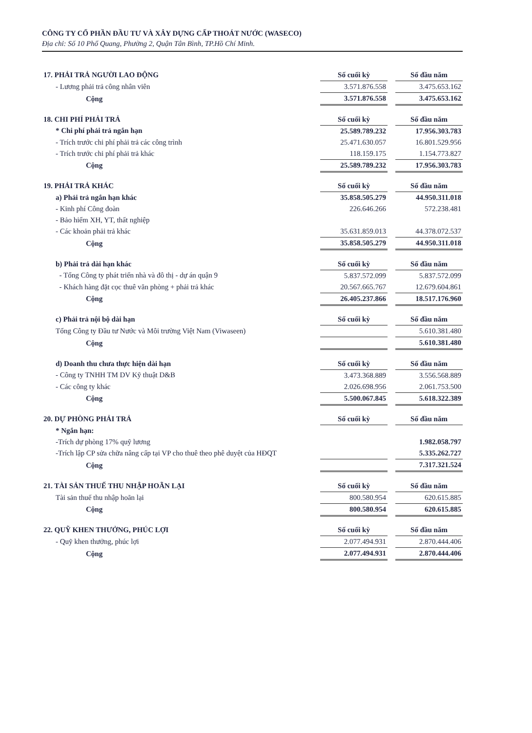CÔNG TY CỔ PHẦN ĐẦU TƯ VÀ XÂY DỰNG CẤP THOÁT NƯỚC (WASECO)
Địa chỉ: Số 10 Phổ Quang, Phường 2, Quận Tân Bình, TP.Hồ Chí Minh.
| 17. PHẢI TRẢ NGƯỜI LAO ĐỘNG | Số cuối kỳ | | Số đầu năm |
| - Lương phải trả công nhân viên | 3.571.876.558 | | 3.475.653.162 |
| Cộng | 3.571.876.558 | | 3.475.653.162 |
| 18. CHI PHÍ PHẢI TRẢ | Số cuối kỳ | | Số đầu năm |
| * Chi phí phải trả ngắn hạn | 25.589.789.232 | | 17.956.303.783 |
| - Trích trước chi phí phải trả các công trình | 25.471.630.057 | | 16.801.529.956 |
| - Trích trước chi phí phải trả khác | 118.159.175 | | 1.154.773.827 |
| Cộng | 25.589.789.232 | | 17.956.303.783 |
| 19. PHẢI TRẢ KHÁC | Số cuối kỳ | | Số đầu năm |
| a) Phải trả ngắn hạn khác | 35.858.505.279 | | 44.950.311.018 |
| - Kinh phí Công đoàn | 226.646.266 | | 572.238.481 |
| - Bảo hiểm XH, YT, thất nghiệp | | | |
| - Các khoản phải trả khác | 35.631.859.013 | | 44.378.072.537 |
| Cộng | 35.858.505.279 | | 44.950.311.018 |
| b) Phải trả dài hạn khác | Số cuối kỳ | | Số đầu năm |
| - Tổng Công ty phát triển nhà và đô thị - dự án quận 9 | 5.837.572.099 | | 5.837.572.099 |
| - Khách hàng đặt cọc thuê văn phòng + phải trả khác | 20.567.665.767 | | 12.679.604.861 |
| Cộng | 26.405.237.866 | | 18.517.176.960 |
| c) Phải trả nội bộ dài hạn | Số cuối kỳ | | Số đầu năm |
| Tổng Công ty Đầu tư Nước và Môi trường Việt Nam (Viwaseen) | | | 5.610.381.480 |
| Cộng | | | 5.610.381.480 |
| d) Doanh thu chưa thực hiện dài hạn | Số cuối kỳ | | Số đầu năm |
| - Công ty TNHH TM DV Kỹ thuật D&B | 3.473.368.889 | | 3.556.568.889 |
| - Các công ty khác | 2.026.698.956 | | 2.061.753.500 |
| Cộng | 5.500.067.845 | | 5.618.322.389 |
| 20. DỰ PHÒNG PHẢI TRẢ | Số cuối kỳ | | Số đầu năm |
| * Ngắn hạn: | | | |
| -Trích dự phòng 17% quỹ lương | | | 1.982.058.797 |
| -Trích lập CP sửa chữa nâng cấp tại VP cho thuê theo phê duyệt của HĐQT | | | 5.335.262.727 |
| Cộng | | | 7.317.321.524 |
| 21. TÀI SẢN THUẾ THU NHẬP HOÃN LẠI | Số cuối kỳ | | Số đầu năm |
| Tài sản thuế thu nhập hoãn lại | 800.580.954 | | 620.615.885 |
| Cộng | 800.580.954 | | 620.615.885 |
| 22. QUỸ KHEN THƯỞNG, PHÚC LỢI | Số cuối kỳ | | Số đầu năm |
| - Quỹ khen thưởng, phúc lợi | 2.077.494.931 | | 2.870.444.406 |
| Cộng | 2.077.494.931 | | 2.870.444.406 |